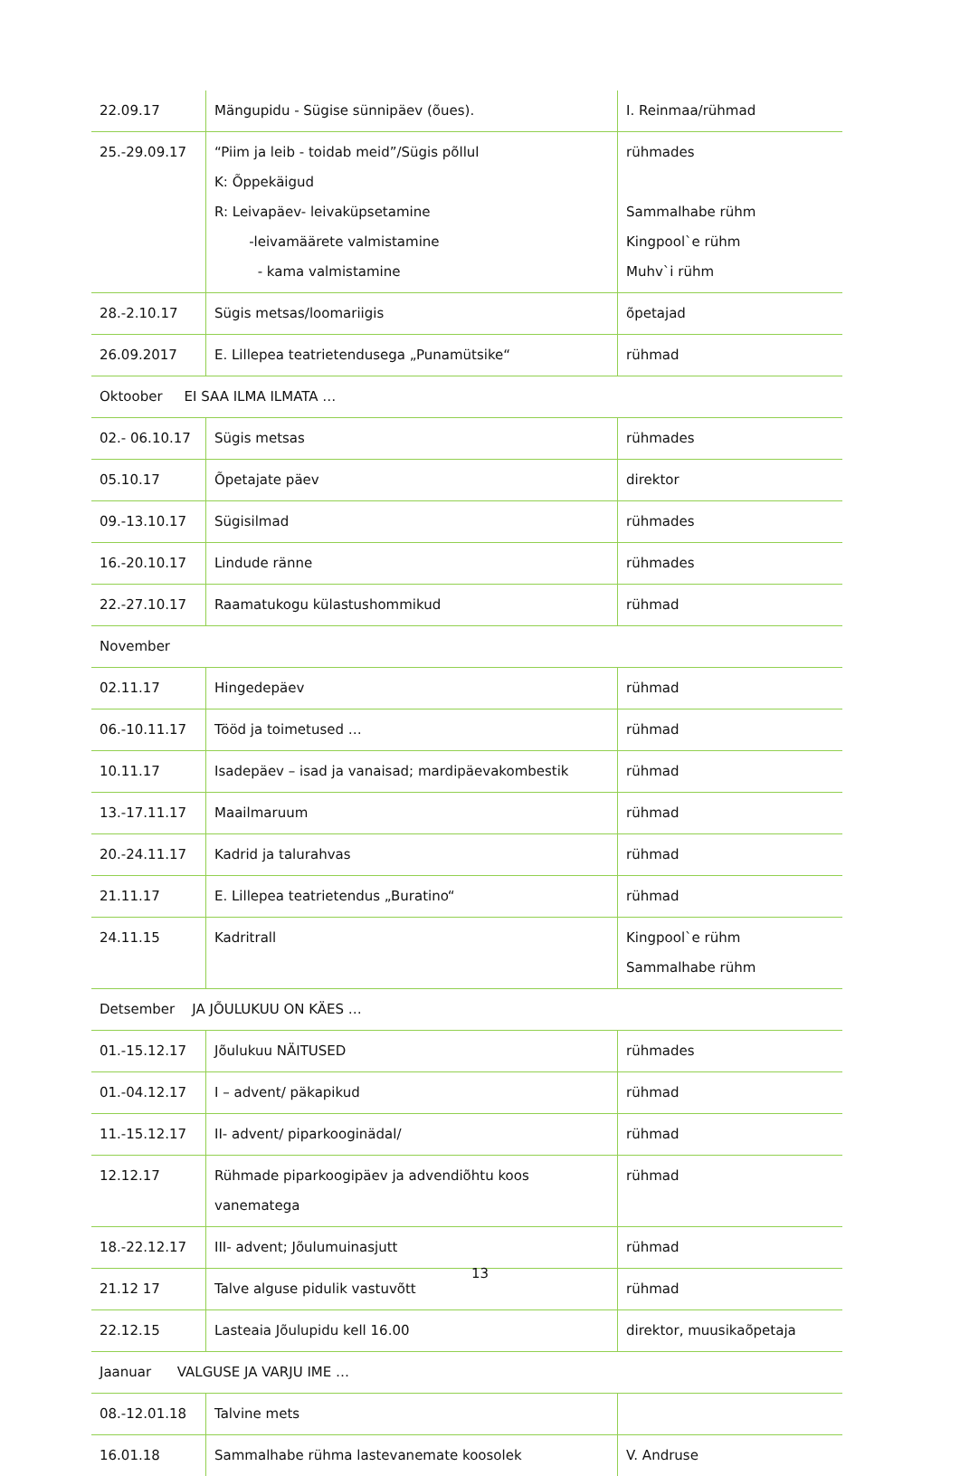| 22.09.17 | Mängupidu - Sügise sünnipäev (õues). | I. Reinmaa/rühmad |
| 25.-29.09.17 | “Piim ja leib - toidab meid”/Sügis põllul K: Õppekäigud R: Leivapäev- leivaküpsetamine -leivamäärete valmistamine - kama valmistamine | rühmades Sammalhabe rühm Kingpool`e rühm Muhv`i rühm |
| 28.-2.10.17 | Sügis metsas/loomariigis | õpetajad |
| 26.09.2017 | E. Lillepea teatrietendusega „Punamütsike“ | rühmad |
| Oktoober EI SAA ILMA ILMATA … | | |
| 02.- 06.10.17 | Sügis metsas | rühmades |
| 05.10.17 | Õpetajate päev | direktor |
| 09.-13.10.17 | Sügisilmad | rühmades |
| 16.-20.10.17 | Lindude ränne | rühmades |
| 22.-27.10.17 | Raamatukogu külastushommikud | rühmad |
| November | | |
| 02.11.17 | Hingedepäev | rühmad |
| 06.-10.11.17 | Tööd ja toimetused … | rühmad |
| 10.11.17 | Isadepäev – isad ja vanaisad; mardipäevakombestik | rühmad |
| 13.-17.11.17 | Maailmaruum | rühmad |
| 20.-24.11.17 | Kadrid ja talurahvas | rühmad |
| 21.11.17 | E. Lillepea teatrietendus „Buratino“ | rühmad |
| 24.11.15 | Kadritrall | Kingpool`e rühm Sammalhabe rühm |
| Detsember JA JÕULUKUU ON KÄES … | | |
| 01.-15.12.17 | Jõulukuu NÄITUSED | rühmades |
| 01.-04.12.17 | I – advent/ päkapikud | rühmad |
| 11.-15.12.17 | II- advent/ piparkooginädal/ | rühmad |
| 12.12.17 | Rühmade piparkoogipäev ja advendiõhtu koos vanematega | rühmad |
| 18.-22.12.17 | III- advent; Jõulumuinasjutt | rühmad |
| 21.12 17 | Talve alguse pidulik vastuvõtt | rühmad |
| 22.12.15 | Lasteaia Jõulupidu kell 16.00 | direktor, muusikaõpetaja |
| Jaanuar VALGUSE JA VARJU IME … | | |
| 08.-12.01.18 | Talvine mets | |
| 16.01.18 | Sammalhabe rühma lastevanemate koosolek | V. Andruse |
13